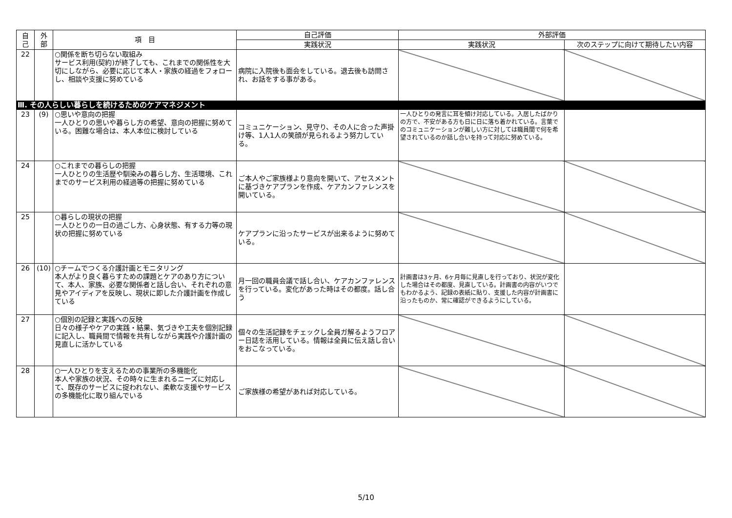| 自 己 | 外 部 | 項 目 | 自己評価 | 外部評価 | |
| --- | --- | --- | --- | --- | --- |
| | | | 実践状況 | 実践状況 | 次のステップに向けて期待したい内容 |
| 22 | | ○関係を断ち切らない取組み サービス利用(契約)が終了しても、これまでの関係性を大切にしながら、必要に応じて本人・家族の経過をフォローし、相談や支援に努めている | 病院に入院後も面会をしている。退去後も訪問され、お話をする事がある。 | | |
| Ⅲ. その人らしい暮らしを続けるためのケアマネジメント | | | | | |
| 23 | (9) | ○思いや意向の把握 一人ひとりの思いや暮らし方の希望、意向の把握に努めている。困難な場合は、本人本位に検討している | コミュニケーション、見守り、その人に合った声掛け等、1人1人の笑顔が見られるよう努力している。 | 一人ひとりの発言に耳を傾け対応している。入居したばかりの方で、不安がある方も日に日に落ち着かれている。言葉でのコミュニケーションが難しい方に対しては職員間で何を希望されているのか話し合いを持って対応に努めている。 | |
| 24 | | ○これまでの暮らしの把握 一人ひとりの生活歴や馴染みの暮らし方、生活環境、これまでのサービス利用の経過等の把握に努めている | ご本人やご家族様より意向を開いて、アセスメントに基づきケアプランを作成、ケアカンファレンスを開いている。 | | |
| 25 | | ○暮らしの現状の把握 一人ひとりの一日の過ごし方、心身状態、有する力等の現状の把握に努めている | ケアプランに沿ったサービスが出来るように努めている。 | | |
| 26 | (10) | ○チームでつくる介護計画とモニタリング 本人がより良く暮らすための課題とケアのあり方について、本人、家族、必要な関係者と話し合い、それぞれの意見やアイディアを反映し、現状に即した介護計画を作成している | 月一回の職員会議で話し合い、ケアカンファレンスを行っている。変化があった時はその都度。話し合う | 計画書は3ヶ月、6ヶ月毎に見直しを行っており、状況が変化した場合はその都度、見直している。計画書の内容がいつでもわかるよう、記録の表紙に貼り、支援した内容が計画書に沿ったものか、常に確認ができるようにしている。 | |
| 27 | | ○個別の記録と実践への反映 日々の様子やケアの実践・結果、気づきや工夫を個別記録に記入し、職員間で情報を共有しながら実践や介護計画の見直しに活かしている | 個々の生活記録をチェックし全員ガ解るようフロアー日誌を活用している。情報は全員に伝え話し合いをおこなっている。 | | |
| 28 | | ○一人ひとりを支えるための事業所の多機能化 本人や家族の状況、その時々に生まれるニーズに対応して、既存のサービスに捉われない、柔軟な支援やサービスの多機能化に取り組んでいる | ご家族様の希望があれば対応している。 | | |
5/10